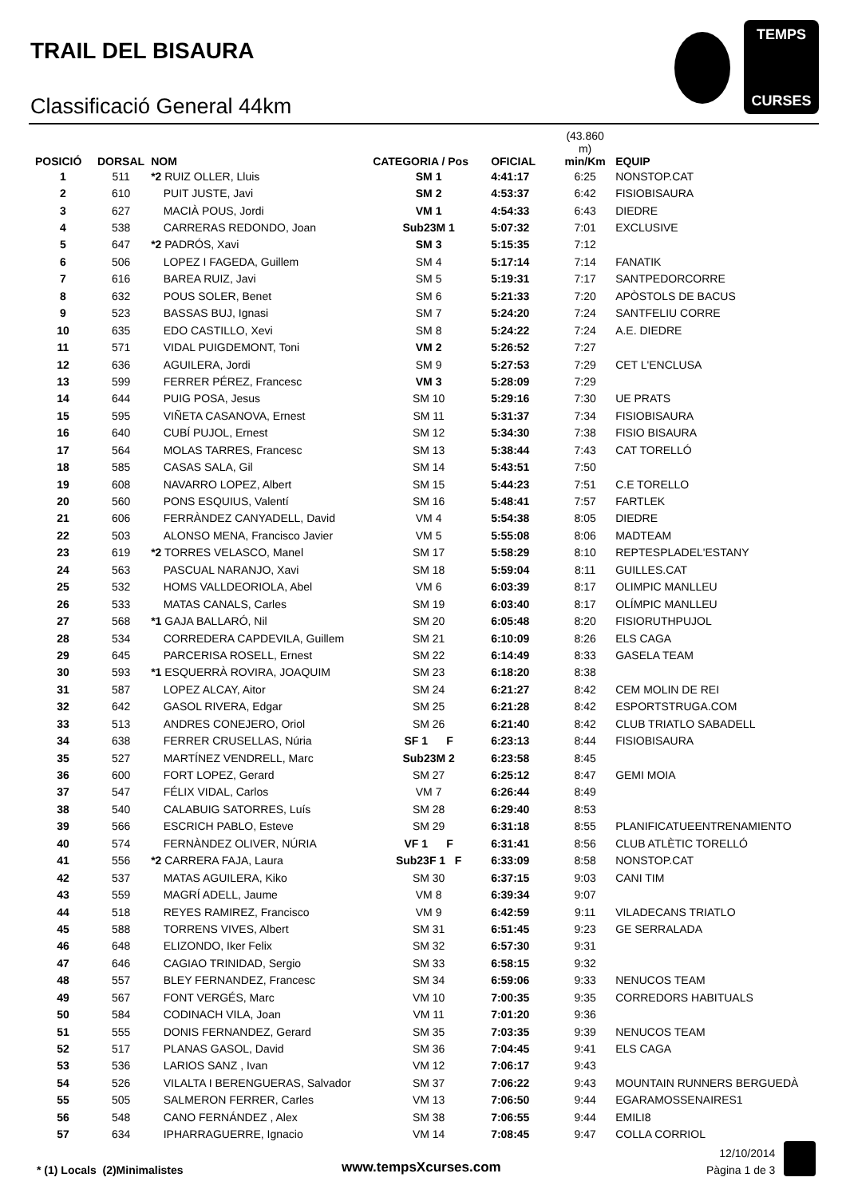TRAIL DEL BISAURA
Classificació General 44km
TEMPS
CURSES
| POSICIÓ | DORSAL | NOM | CATEGORIA / Pos | OFICIAL | (43.860 m) min/Km | EQUIP |
| --- | --- | --- | --- | --- | --- | --- |
| 1 | 511 | *2 RUIZ OLLER, Lluis | SM 1 | 4:41:17 | 6:25 | NONSTOP.CAT |
| 2 | 610 | PUIT JUSTE, Javi | SM 2 | 4:53:37 | 6:42 | FISIOBISAURA |
| 3 | 627 | MACIÀ POUS, Jordi | VM 1 | 4:54:33 | 6:43 | DIEDRE |
| 4 | 538 | CARRERAS REDONDO, Joan | Sub23M 1 | 5:07:32 | 7:01 | EXCLUSIVE |
| 5 | 647 | *2 PADRÓS, Xavi | SM 3 | 5:15:35 | 7:12 | |
| 6 | 506 | LOPEZ I FAGEDA, Guillem | SM 4 | 5:17:14 | 7:14 | FANATIK |
| 7 | 616 | BAREA RUIZ, Javi | SM 5 | 5:19:31 | 7:17 | SANTPEDORCORRE |
| 8 | 632 | POUS SOLER, Benet | SM 6 | 5:21:33 | 7:20 | APÒSTOLS DE BACUS |
| 9 | 523 | BASSAS BUJ, Ignasi | SM 7 | 5:24:20 | 7:24 | SANTFELIU CORRE |
| 10 | 635 | EDO CASTILLO, Xevi | SM 8 | 5:24:22 | 7:24 | A.E. DIEDRE |
| 11 | 571 | VIDAL PUIGDEMONT, Toni | VM 2 | 5:26:52 | 7:27 | |
| 12 | 636 | AGUILERA, Jordi | SM 9 | 5:27:53 | 7:29 | CET L'ENCLUSA |
| 13 | 599 | FERRER PÉREZ, Francesc | VM 3 | 5:28:09 | 7:29 | |
| 14 | 644 | PUIG POSA, Jesus | SM 10 | 5:29:16 | 7:30 | UE PRATS |
| 15 | 595 | VIÑETA CASANOVA, Ernest | SM 11 | 5:31:37 | 7:34 | FISIOBISAURA |
| 16 | 640 | CUBÍ PUJOL, Ernest | SM 12 | 5:34:30 | 7:38 | FISIO BISAURA |
| 17 | 564 | MOLAS TARRES, Francesc | SM 13 | 5:38:44 | 7:43 | CAT TORELLÓ |
| 18 | 585 | CASAS SALA, Gil | SM 14 | 5:43:51 | 7:50 | |
| 19 | 608 | NAVARRO LOPEZ, Albert | SM 15 | 5:44:23 | 7:51 | C.E TORELLO |
| 20 | 560 | PONS ESQUIUS, Valentí | SM 16 | 5:48:41 | 7:57 | FARTLEK |
| 21 | 606 | FERRÀNDEZ CANYADELL, David | VM 4 | 5:54:38 | 8:05 | DIEDRE |
| 22 | 503 | ALONSO MENA, Francisco Javier | VM 5 | 5:55:08 | 8:06 | MADTEAM |
| 23 | 619 | *2 TORRES VELASCO, Manel | SM 17 | 5:58:29 | 8:10 | REPTESPLADEL'ESTANY |
| 24 | 563 | PASCUAL NARANJO, Xavi | SM 18 | 5:59:04 | 8:11 | GUILLES.CAT |
| 25 | 532 | HOMS VALLDEORIOLA, Abel | VM 6 | 6:03:39 | 8:17 | OLIMPIC MANLLEU |
| 26 | 533 | MATAS CANALS, Carles | SM 19 | 6:03:40 | 8:17 | OLÍMPIC MANLLEU |
| 27 | 568 | *1 GAJA BALLARÓ, Nil | SM 20 | 6:05:48 | 8:20 | FISIORUTHPUJOL |
| 28 | 534 | CORREDERA CAPDEVILA, Guillem | SM 21 | 6:10:09 | 8:26 | ELS CAGA |
| 29 | 645 | PARCERISA ROSELL, Ernest | SM 22 | 6:14:49 | 8:33 | GASELA TEAM |
| 30 | 593 | *1 ESQUERRÀ ROVIRA, JOAQUIM | SM 23 | 6:18:20 | 8:38 | |
| 31 | 587 | LOPEZ ALCAY, Aitor | SM 24 | 6:21:27 | 8:42 | CEM MOLIN DE REI |
| 32 | 642 | GASOL RIVERA, Edgar | SM 25 | 6:21:28 | 8:42 | ESPORTSTRUGA.COM |
| 33 | 513 | ANDRES CONEJERO, Oriol | SM 26 | 6:21:40 | 8:42 | CLUB TRIATLO SABADELL |
| 34 | 638 | FERRER CRUSELLAS, Núria | SF 1 F | 6:23:13 | 8:44 | FISIOBISAURA |
| 35 | 527 | MARTÍNEZ VENDRELL, Marc | Sub23M 2 | 6:23:58 | 8:45 | |
| 36 | 600 | FORT LOPEZ, Gerard | SM 27 | 6:25:12 | 8:47 | GEMI MOIA |
| 37 | 547 | FÉLIX VIDAL, Carlos | VM 7 | 6:26:44 | 8:49 | |
| 38 | 540 | CALABUIG SATORRES, Luís | SM 28 | 6:29:40 | 8:53 | |
| 39 | 566 | ESCRICH PABLO, Esteve | SM 29 | 6:31:18 | 8:55 | PLANIFICATUEENTRENAMIENTO |
| 40 | 574 | FERNÀNDEZ OLIVER, NÚRIA | VF 1 F | 6:31:41 | 8:56 | CLUB ATLÈTIC TORELLÓ |
| 41 | 556 | *2 CARRERA FAJA, Laura | Sub23F 1 F | 6:33:09 | 8:58 | NONSTOP.CAT |
| 42 | 537 | MATAS AGUILERA, Kiko | SM 30 | 6:37:15 | 9:03 | CANI TIM |
| 43 | 559 | MAGRÍ ADELL, Jaume | VM 8 | 6:39:34 | 9:07 | |
| 44 | 518 | REYES RAMIREZ, Francisco | VM 9 | 6:42:59 | 9:11 | VILADECANS TRIATLO |
| 45 | 588 | TORRENS VIVES, Albert | SM 31 | 6:51:45 | 9:23 | GE SERRALADA |
| 46 | 648 | ELIZONDO, Iker Felix | SM 32 | 6:57:30 | 9:31 | |
| 47 | 646 | CAGIAO TRINIDAD, Sergio | SM 33 | 6:58:15 | 9:32 | |
| 48 | 557 | BLEY FERNANDEZ, Francesc | SM 34 | 6:59:06 | 9:33 | NENUCOS TEAM |
| 49 | 567 | FONT VERGÉS, Marc | VM 10 | 7:00:35 | 9:35 | CORREDORS HABITUALS |
| 50 | 584 | CODINACH VILA, Joan | VM 11 | 7:01:20 | 9:36 | |
| 51 | 555 | DONIS FERNANDEZ, Gerard | SM 35 | 7:03:35 | 9:39 | NENUCOS TEAM |
| 52 | 517 | PLANAS GASOL, David | SM 36 | 7:04:45 | 9:41 | ELS CAGA |
| 53 | 536 | LARIOS SANZ , Ivan | VM 12 | 7:06:17 | 9:43 | |
| 54 | 526 | VILALTA I BERENGUERAS, Salvador | SM 37 | 7:06:22 | 9:43 | MOUNTAIN RUNNERS BERGUEDÀ |
| 55 | 505 | SALMERON FERRER, Carles | VM 13 | 7:06:50 | 9:44 | EGARAMOSSENAIRES1 |
| 56 | 548 | CANO FERNÁNDEZ , Alex | SM 38 | 7:06:55 | 9:44 | EMILI8 |
| 57 | 634 | IPHARRAGUERRE, Ignacio | VM 14 | 7:08:45 | 9:47 | COLLA CORRIOL |
* (1) Locals (2)Minimalistes www.tempsXcurses.com
12/10/2014
Pàgina 1 de 3